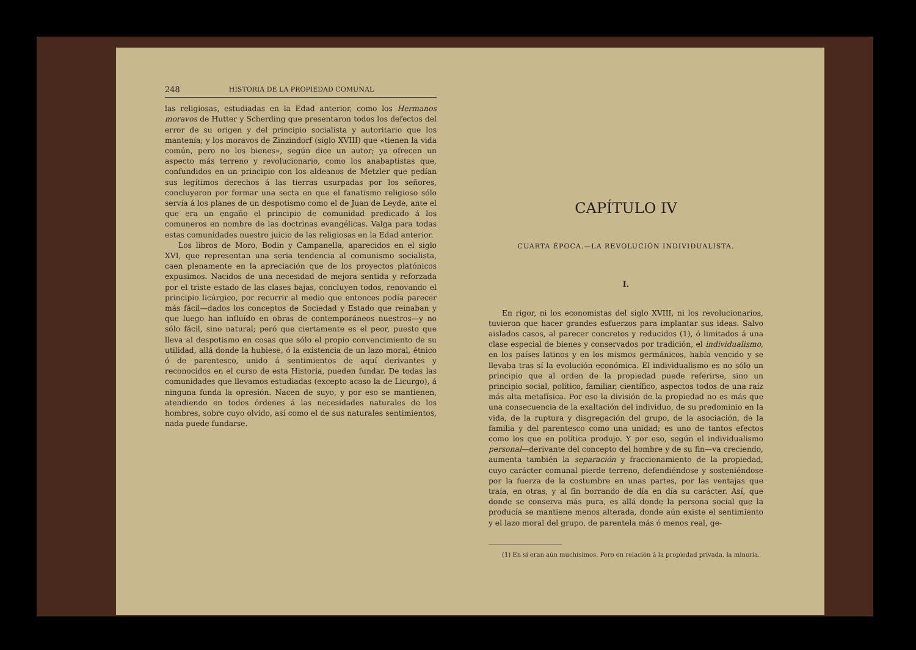248 HISTORIA DE LA PROPIEDAD COMUNAL
las religiosas, estudiadas en la Edad anterior, como los Hermanos moravos de Hutter y Scherding que presentaron todos los defectos del error de su origen y del principio socialista y autoritario que los mantenía; y los moravos de Zinzindorf (siglo XVIII) que «tienen la vida común, pero no los bienes», según dice un autor; ya ofrecen un aspecto más terreno y revolucionario, como los anabaptistas que, confundidos en un principio con los aldeanos de Metzler que pedían sus legítimos derechos á las tierras usurpadas por los señores, concluyeron por formar una secta en que el fanatismo religioso sólo servía á los planes de un despotismo como el de Juan de Leyde, ante el que era un engaño el principio de comunidad predicado á los comuneros en nombre de las doctrinas evangélicas. Valga para todas estas comunidades nuestro juicio de las religiosas en la Edad anterior.
Los libros de Moro, Bodin y Campanella, aparecidos en el siglo XVI, que representan una seria tendencia al comunismo socialista, caen plenamente en la apreciación que de los proyectos platónicos expusimos. Nacidos de una necesidad de mejora sentida y reforzada por el triste estado de las clases bajas, concluyen todos, renovando el principio licúrgico, por recurrir al medio que entonces podía parecer más fácil—dados los conceptos de Sociedad y Estado que reinaban y que luego han influído en obras de contemporáneos nuestros—y no sólo fácil, sino natural; peró que ciertamente es el peor, puesto que lleva al despotismo en cosas que sólo el propio convencimiento de su utilidad, allá donde la hubiese, ó la existencia de un lazo moral, étnico ó de parentesco, unido á sentimientos de aquí derivantes y reconocidos en el curso de esta Historia, pueden fundar. De todas las comunidades que llevamos estudiadas (excepto acaso la de Licurgo), á ninguna funda la opresión. Nacen de suyo, y por eso se mantienen, atendiendo en todos órdenes á las necesidades naturales de los hombres, sobre cuyo olvido, así como el de sus naturales sentimientos, nada puede fundarse.
CAPÍTULO IV
CUARTA ÉPOCA.—LA REVOLUCIÓN INDIVIDUALISTA.
I.
En rigor, ni los economistas del siglo XVIII, ni los revolucionarios, tuvieron que hacer grandes esfuerzos para implantar sus ideas. Salvo aislados casos, al parecer concretos y reducidos (1), ó limitados á una clase especial de bienes y conservados por tradición, el individualismo, en los países latinos y en los mismos germánicos, había vencido y se llevaba tras sí la evolución económica. El individualismo es no sólo un principio que al orden de la propiedad puede referirse, sino un principio social, político, familiar, científico, aspectos todos de una raíz más alta metafísica. Por eso la división de la propiedad no es más que una consecuencia de la exaltación del individuo, de su predominio en la vida, de la ruptura y disgregación del grupo, de la asociación, de la familia y del parentesco como una unidad; es uno de tantos efectos como los que en política produjo. Y por eso, según el individualismo personal—derivante del concepto del hombre y de su fin—va creciendo, aumenta también la separación y fraccionamiento de la propiedad, cuyo carácter comunal pierde terreno, defendiéndose y sosteniéndose por la fuerza de la costumbre en unas partes, por las ventajas que traía, en otras, y al fin borrando de día en día su carácter. Así, que donde se conserva más pura, es allá donde la persona social que la producía se mantiene menos alterada, donde aún existe el sentimiento y el lazo moral del grupo, de parentela más ó menos real, ge-
(1) En sí eran aún muchísimos. Pero en relación á la propiedad privada, la minoría.